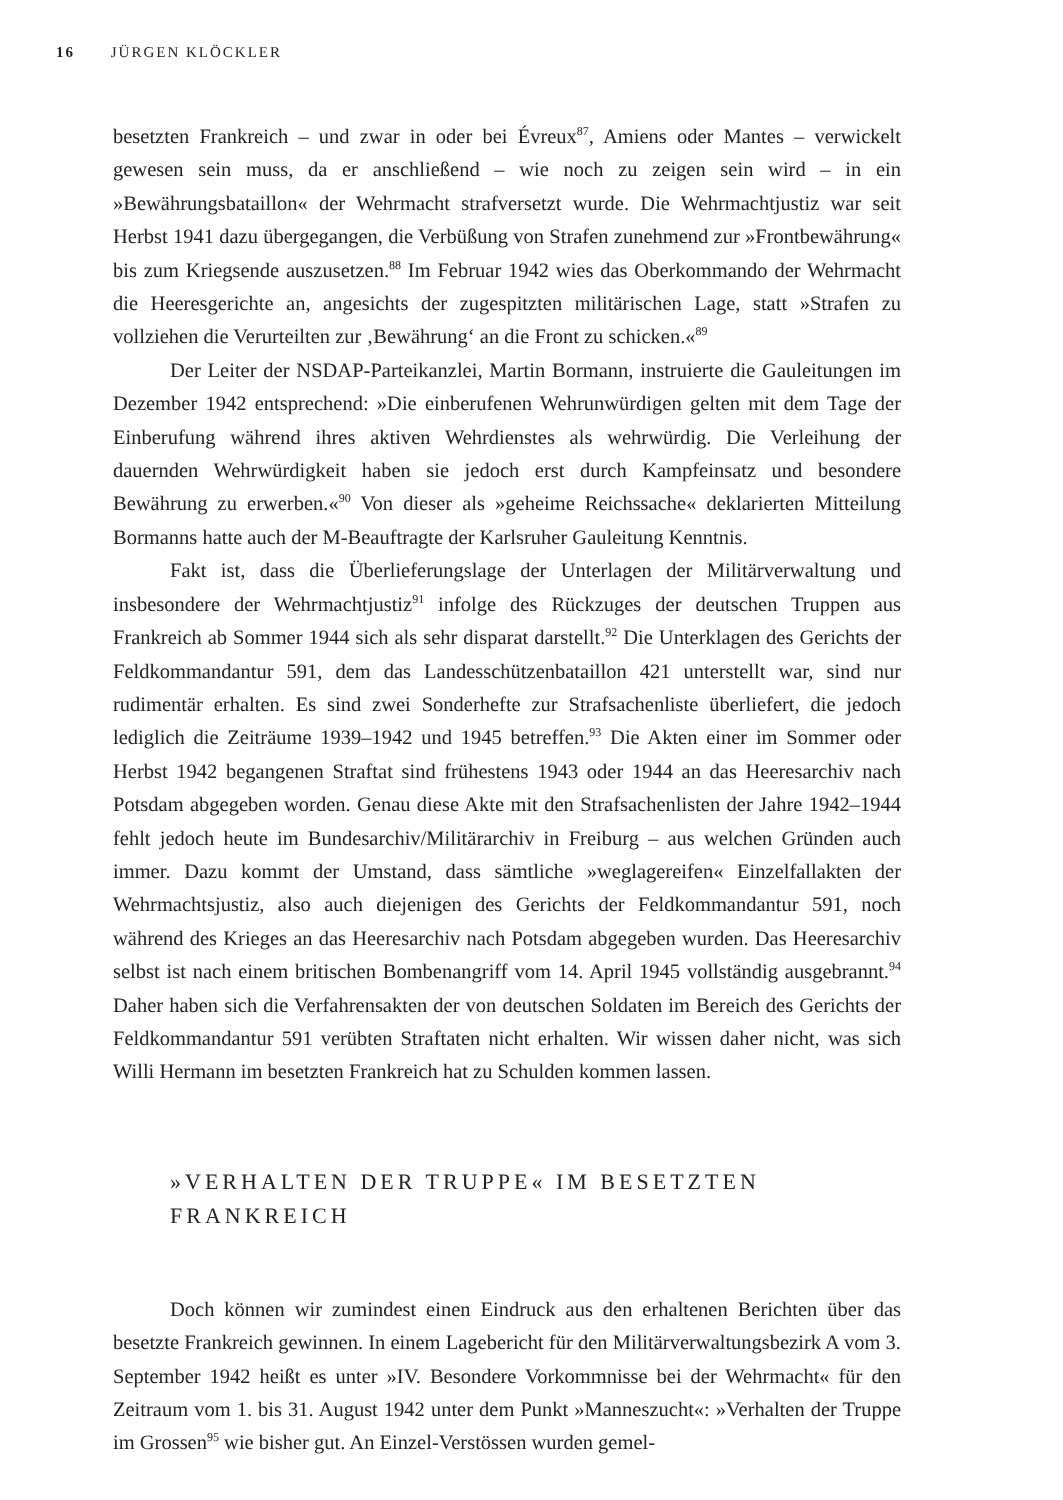16 JÜRGEN KLÖCKLER
besetzten Frankreich – und zwar in oder bei Évreux<sup>87</sup>, Amiens oder Mantes – verwickelt gewesen sein muss, da er anschließend – wie noch zu zeigen sein wird – in ein »Bewährungsbataillon« der Wehrmacht strafversetzt wurde. Die Wehrmachtjustiz war seit Herbst 1941 dazu übergegangen, die Verbüßung von Strafen zunehmend zur »Frontbewährung« bis zum Kriegsende auszusetzen.<sup>88</sup> Im Februar 1942 wies das Oberkommando der Wehrmacht die Heeresgerichte an, angesichts der zugespitzten militärischen Lage, statt »Strafen zu vollziehen die Verurteilten zur ‚Bewährung‘ an die Front zu schicken.«<sup>89</sup>
Der Leiter der NSDAP-Parteikanzlei, Martin Bormann, instruierte die Gauleitungen im Dezember 1942 entsprechend: »Die einberufenen Wehrunwürdigen gelten mit dem Tage der Einberufung während ihres aktiven Wehrdienstes als wehrwürdig. Die Verleihung der dauernden Wehrwürdigkeit haben sie jedoch erst durch Kampfeinsatz und besondere Bewährung zu erwerben.«<sup>90</sup> Von dieser als »geheime Reichssache« deklarierten Mitteilung Bormanns hatte auch der M-Beauftragte der Karlsruher Gauleitung Kenntnis.
Fakt ist, dass die Überlieferungslage der Unterlagen der Militärverwaltung und insbesondere der Wehrmachtjustiz<sup>91</sup> infolge des Rückzuges der deutschen Truppen aus Frankreich ab Sommer 1944 sich als sehr disparat darstellt.<sup>92</sup> Die Unterklagen des Gerichts der Feldkommandantur 591, dem das Landesschützenbataillon 421 unterstellt war, sind nur rudimentär erhalten. Es sind zwei Sonderhefte zur Strafsachenliste überliefert, die jedoch lediglich die Zeiträume 1939–1942 und 1945 betreffen.<sup>93</sup> Die Akten einer im Sommer oder Herbst 1942 begangenen Straftat sind frühestens 1943 oder 1944 an das Heeresarchiv nach Potsdam abgegeben worden. Genau diese Akte mit den Strafsachenlisten der Jahre 1942–1944 fehlt jedoch heute im Bundesarchiv/Militärarchiv in Freiburg – aus welchen Gründen auch immer. Dazu kommt der Umstand, dass sämtliche »weglagereifen« Einzelfallakten der Wehrmachtsjustiz, also auch diejenigen des Gerichts der Feldkommandantur 591, noch während des Krieges an das Heeresarchiv nach Potsdam abgegeben wurden. Das Heeresarchiv selbst ist nach einem britischen Bombenangriff vom 14. April 1945 vollständig ausgebrannt.<sup>94</sup> Daher haben sich die Verfahrensakten der von deutschen Soldaten im Bereich des Gerichts der Feldkommandantur 591 verübten Straftaten nicht erhalten. Wir wissen daher nicht, was sich Willi Hermann im besetzten Frankreich hat zu Schulden kommen lassen.
»VERHALTEN DER TRUPPE« IM BESETZTEN
FRANKREICH
Doch können wir zumindest einen Eindruck aus den erhaltenen Berichten über das besetzte Frankreich gewinnen. In einem Lagebericht für den Militärverwaltungsbezirk A vom 3. September 1942 heißt es unter »IV. Besondere Vorkommnisse bei der Wehrmacht« für den Zeitraum vom 1. bis 31. August 1942 unter dem Punkt »Manneszucht«: »Verhalten der Truppe im Grossen<sup>95</sup> wie bisher gut. An Einzel-Verstössen wurden gemel-